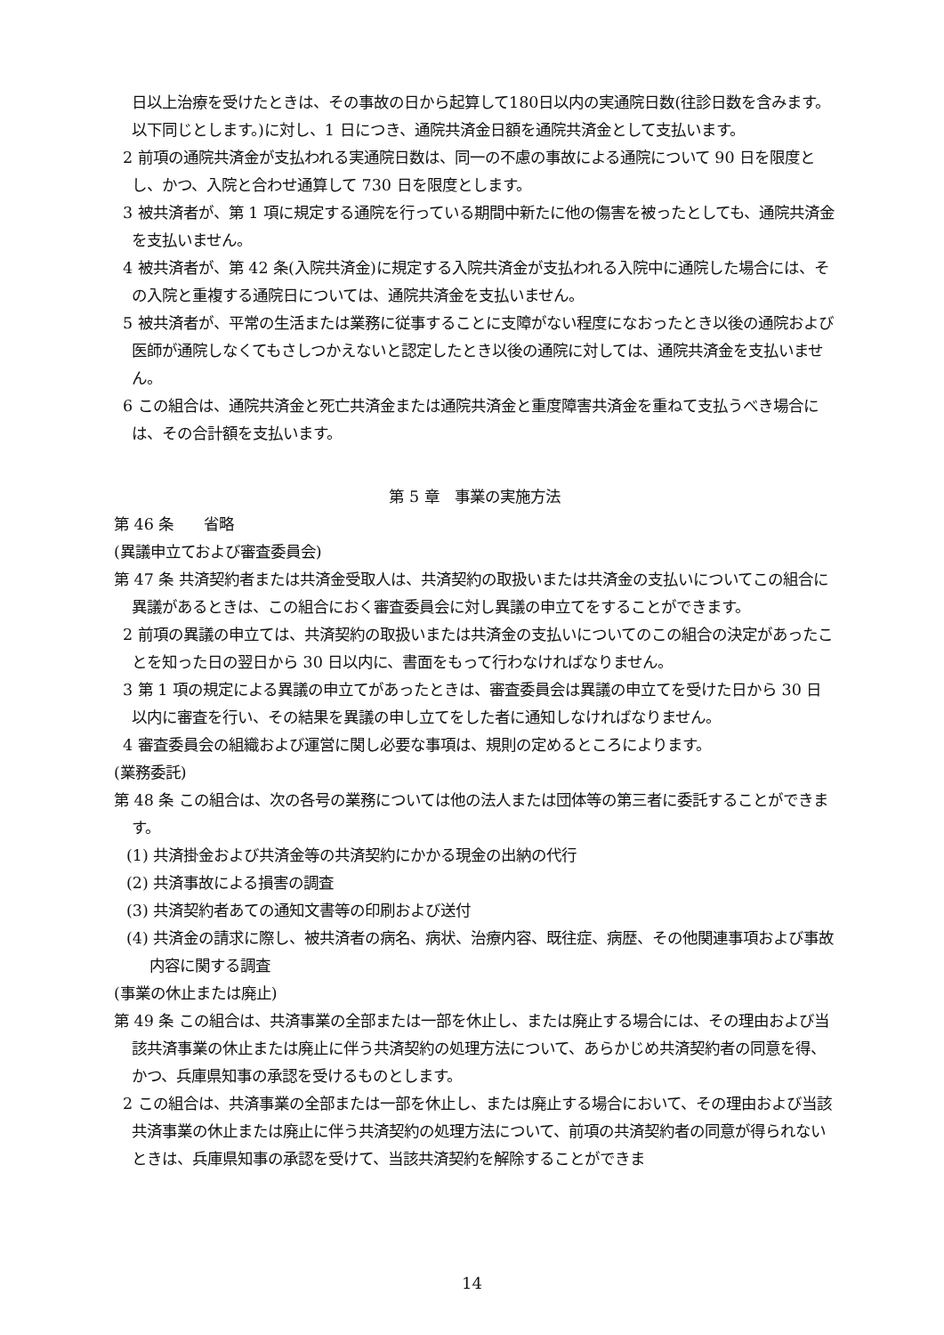日以上治療を受けたときは、その事故の日から起算して180日以内の実通院日数(往診日数を含みます。以下同じとします。)に対し、1 日につき、通院共済金日額を通院共済金として支払います。
2 前項の通院共済金が支払われる実通院日数は、同一の不慮の事故による通院について 90 日を限度とし、かつ、入院と合わせ通算して 730 日を限度とします。
3 被共済者が、第 1 項に規定する通院を行っている期間中新たに他の傷害を被ったとしても、通院共済金を支払いません。
4 被共済者が、第 42 条(入院共済金)に規定する入院共済金が支払われる入院中に通院した場合には、その入院と重複する通院日については、通院共済金を支払いません。
5 被共済者が、平常の生活または業務に従事することに支障がない程度になおったとき以後の通院および医師が通院しなくてもさしつかえないと認定したとき以後の通院に対しては、通院共済金を支払いません。
6 この組合は、通院共済金と死亡共済金または通院共済金と重度障害共済金を重ねて支払うべき場合には、その合計額を支払います。
第 5 章　事業の実施方法
第 46 条　　省略
(異議申立ておよび審査委員会)
第 47 条 共済契約者または共済金受取人は、共済契約の取扱いまたは共済金の支払いについてこの組合に異議があるときは、この組合におく審査委員会に対し異議の申立てをすることができます。
2 前項の異議の申立ては、共済契約の取扱いまたは共済金の支払いについてのこの組合の決定があったことを知った日の翌日から 30 日以内に、書面をもって行わなければなりません。
3 第 1 項の規定による異議の申立てがあったときは、審査委員会は異議の申立てを受けた日から 30 日以内に審査を行い、その結果を異議の申し立てをした者に通知しなければなりません。
4 審査委員会の組織および運営に関し必要な事項は、規則の定めるところによります。
(業務委託)
第 48 条 この組合は、次の各号の業務については他の法人または団体等の第三者に委託することができます。
(1) 共済掛金および共済金等の共済契約にかかる現金の出納の代行
(2) 共済事故による損害の調査
(3) 共済契約者あての通知文書等の印刷および送付
(4) 共済金の請求に際し、被共済者の病名、病状、治療内容、既往症、病歴、その他関連事項および事故内容に関する調査
(事業の休止または廃止)
第 49 条 この組合は、共済事業の全部または一部を休止し、または廃止する場合には、その理由および当該共済事業の休止または廃止に伴う共済契約の処理方法について、あらかじめ共済契約者の同意を得、かつ、兵庫県知事の承認を受けるものとします。
2 この組合は、共済事業の全部または一部を休止し、または廃止する場合において、その理由および当該共済事業の休止または廃止に伴う共済契約の処理方法について、前項の共済契約者の同意が得られないときは、兵庫県知事の承認を受けて、当該共済契約を解除することができま
14